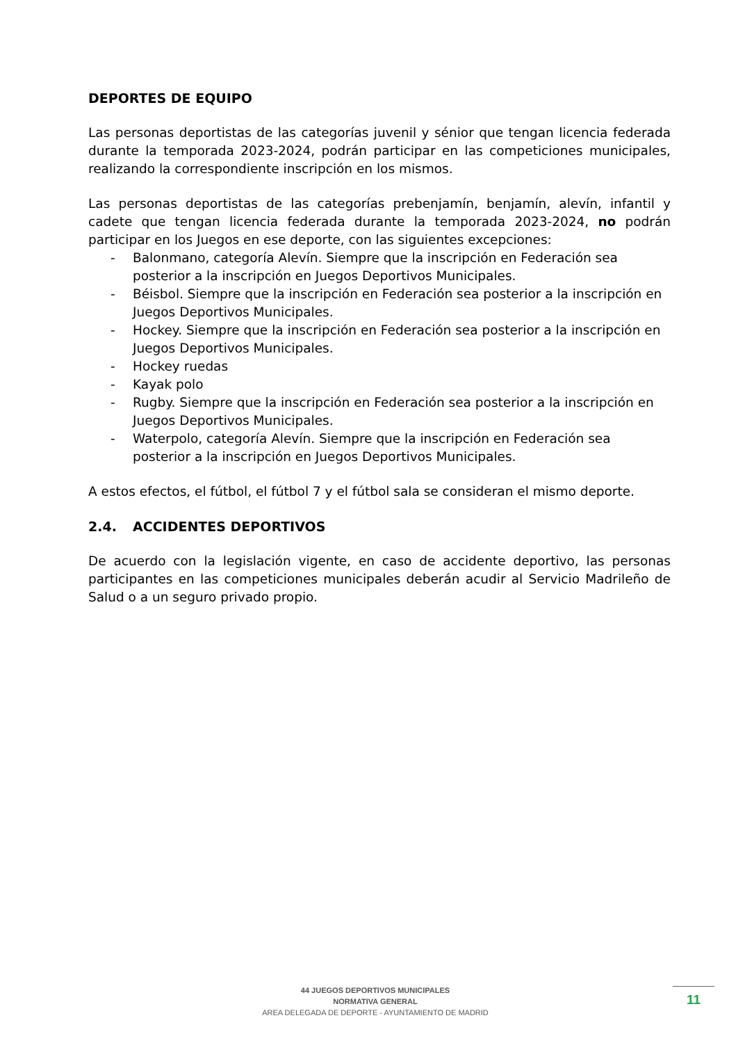DEPORTES DE EQUIPO
Las personas deportistas de las categorías juvenil y sénior que tengan licencia federada durante la temporada 2023-2024, podrán participar en las competiciones municipales, realizando la correspondiente inscripción en los mismos.
Las personas deportistas de las categorías prebenjamín, benjamín, alevín, infantil y cadete que tengan licencia federada durante la temporada 2023-2024, no podrán participar en los Juegos en ese deporte, con las siguientes excepciones:
- Balonmano, categoría Alevín. Siempre que la inscripción en Federación sea posterior a la inscripción en Juegos Deportivos Municipales.
- Béisbol. Siempre que la inscripción en Federación sea posterior a la inscripción en Juegos Deportivos Municipales.
- Hockey. Siempre que la inscripción en Federación sea posterior a la inscripción en Juegos Deportivos Municipales.
- Hockey ruedas
- Kayak polo
- Rugby. Siempre que la inscripción en Federación sea posterior a la inscripción en Juegos Deportivos Municipales.
- Waterpolo, categoría Alevín. Siempre que la inscripción en Federación sea posterior a la inscripción en Juegos Deportivos Municipales.
A estos efectos, el fútbol, el fútbol 7 y el fútbol sala se consideran el mismo deporte.
2.4. ACCIDENTES DEPORTIVOS
De acuerdo con la legislación vigente, en caso de accidente deportivo, las personas participantes en las competiciones municipales deberán acudir al Servicio Madrileño de Salud o a un seguro privado propio.
44 JUEGOS DEPORTIVOS MUNICIPALES
NORMATIVA GENERAL
AREA DELEGADA DE DEPORTE - AYUNTAMIENTO DE MADRID
11